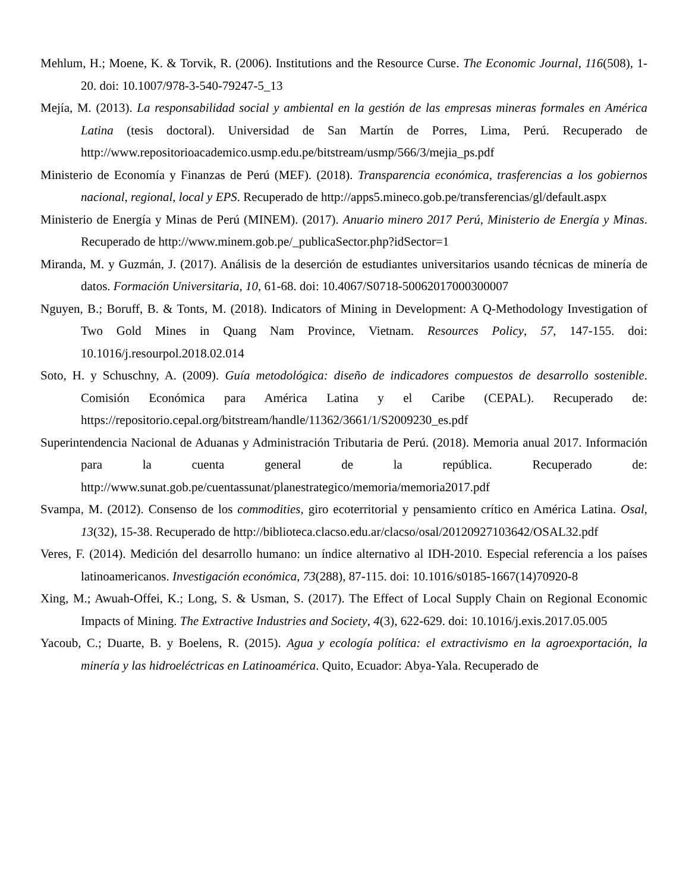Mehlum, H.; Moene, K. & Torvik, R. (2006). Institutions and the Resource Curse. The Economic Journal, 116(508), 1-20. doi: 10.1007/978-3-540-79247-5_13
Mejía, M. (2013). La responsabilidad social y ambiental en la gestión de las empresas mineras formales en América Latina (tesis doctoral). Universidad de San Martín de Porres, Lima, Perú. Recuperado de http://www.repositorioacademico.usmp.edu.pe/bitstream/usmp/566/3/mejia_ps.pdf
Ministerio de Economía y Finanzas de Perú (MEF). (2018). Transparencia económica, trasferencias a los gobiernos nacional, regional, local y EPS. Recuperado de http://apps5.mineco.gob.pe/transferencias/gl/default.aspx
Ministerio de Energía y Minas de Perú (MINEM). (2017). Anuario minero 2017 Perú, Ministerio de Energía y Minas. Recuperado de http://www.minem.gob.pe/_publicaSector.php?idSector=1
Miranda, M. y Guzmán, J. (2017). Análisis de la deserción de estudiantes universitarios usando técnicas de minería de datos. Formación Universitaria, 10, 61-68. doi: 10.4067/S0718-50062017000300007
Nguyen, B.; Boruff, B. & Tonts, M. (2018). Indicators of Mining in Development: A Q-Methodology Investigation of Two Gold Mines in Quang Nam Province, Vietnam. Resources Policy, 57, 147-155. doi: 10.1016/j.resourpol.2018.02.014
Soto, H. y Schuschny, A. (2009). Guía metodológica: diseño de indicadores compuestos de desarrollo sostenible. Comisión Económica para América Latina y el Caribe (CEPAL). Recuperado de: https://repositorio.cepal.org/bitstream/handle/11362/3661/1/S2009230_es.pdf
Superintendencia Nacional de Aduanas y Administración Tributaria de Perú. (2018). Memoria anual 2017. Información para la cuenta general de la república. Recuperado de: http://www.sunat.gob.pe/cuentassunat/planestrategico/memoria/memoria2017.pdf
Svampa, M. (2012). Consenso de los commodities, giro ecoterritorial y pensamiento crítico en América Latina. Osal, 13(32), 15-38. Recuperado de http://biblioteca.clacso.edu.ar/clacso/osal/20120927103642/OSAL32.pdf
Veres, F. (2014). Medición del desarrollo humano: un índice alternativo al IDH-2010. Especial referencia a los países latinoamericanos. Investigación económica, 73(288), 87-115. doi: 10.1016/s0185-1667(14)70920-8
Xing, M.; Awuah-Offei, K.; Long, S. & Usman, S. (2017). The Effect of Local Supply Chain on Regional Economic Impacts of Mining. The Extractive Industries and Society, 4(3), 622-629. doi: 10.1016/j.exis.2017.05.005
Yacoub, C.; Duarte, B. y Boelens, R. (2015). Agua y ecología política: el extractivismo en la agroexportación, la minería y las hidroeléctricas en Latinoamérica. Quito, Ecuador: Abya-Yala. Recuperado de